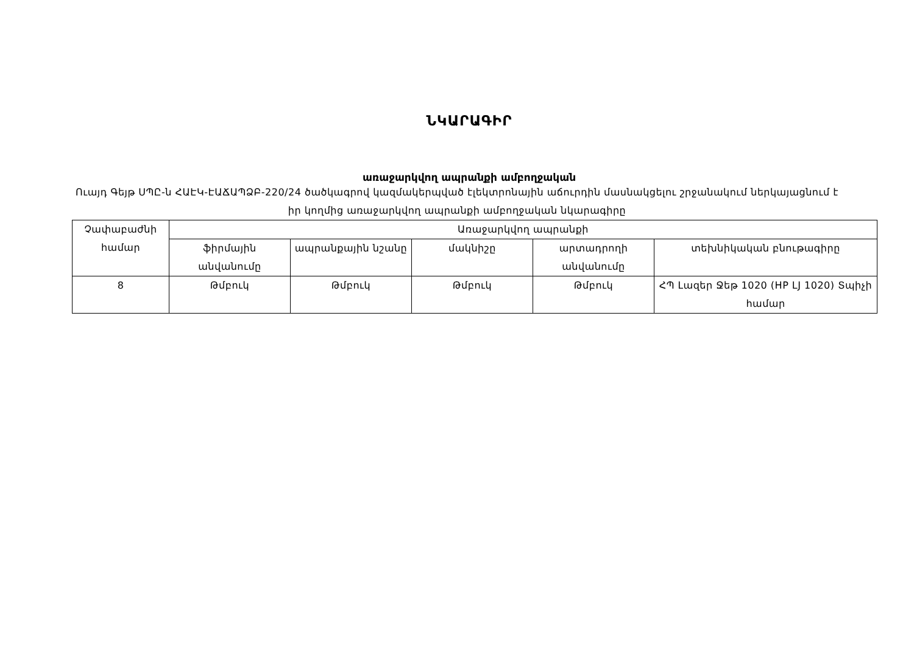ՆԿԱՐԱԳԻՐ
առաջարկվող ապրանքի ամբողջական
Ուայդ Գեյթ ՍՊԸ-ն ՀԱԷԿ-ԷԱՃԱՊՁԲ-220/24 ծածկագրով կազմակերպված էլեկտրոնային աճուրդին մասնակցելու շրջանակում ներկայացնում է իր կողմից առաջարկվող ապրանքի ամբողջական նկարագիրը
| Չափաբաժնի համար | Առաջարկվող ապրանքի | | | | |
| --- | --- | --- | --- | --- | --- |
| | ֆիրմային անվանումը | ապրանքային նշանը | մակնիշը | արտադրողի անվանումը | տեխնիկական բնութագիրը |
| 8 | Թմբուկ | Թմբուկ | Թմբուկ | Թմբուկ | ՀՊ Լազեր Ջեթ 1020 (HP LJ 1020) Տպիչի համար |